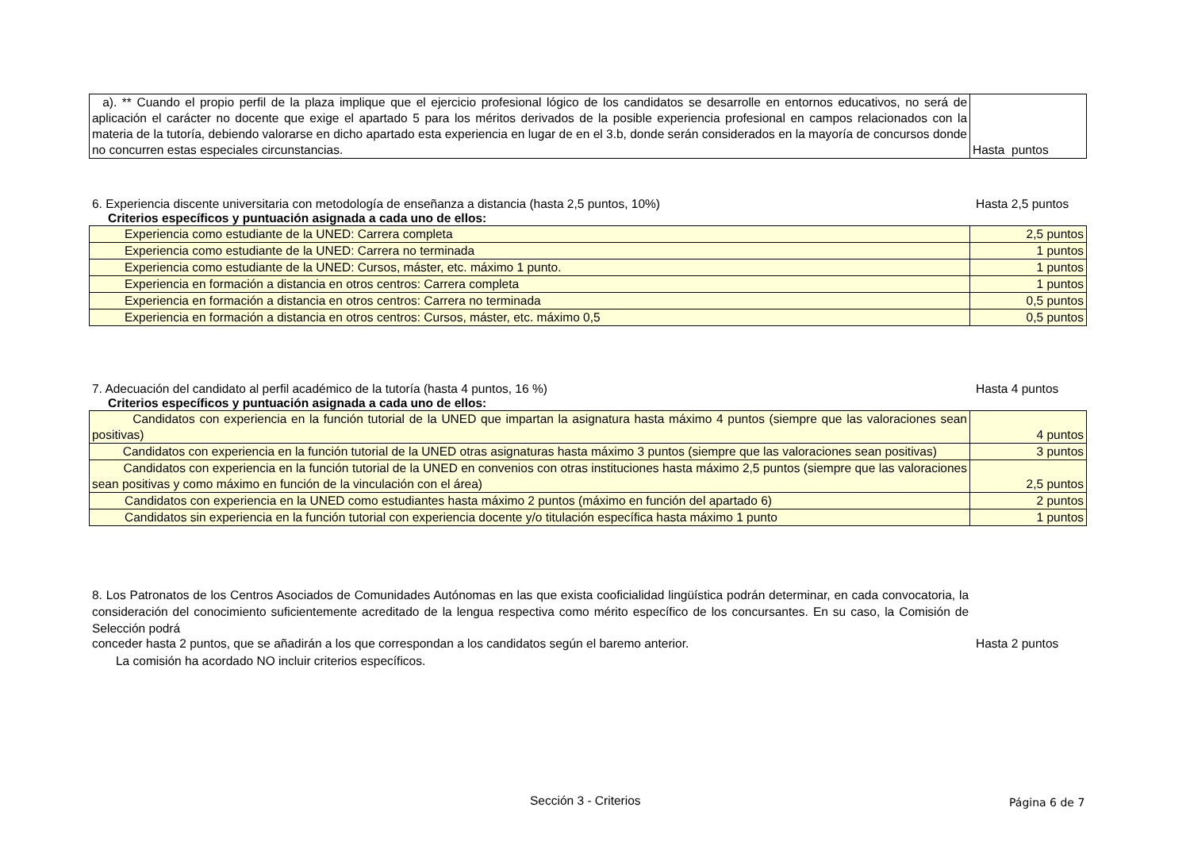| a). ** Cuando el propio perfil de la plaza implique que el ejercicio profesional lógico de los candidatos se desarrolle en entornos educativos, no será de aplicación el carácter no docente que exige el apartado 5 para los méritos derivados de la posible experiencia profesional en campos relacionados con la materia de la tutoría, debiendo valorarse en dicho apartado esta experiencia en lugar de en el 3.b, donde serán considerados en la mayoría de concursos donde no concurren estas especiales circunstancias. | Hasta puntos |
6. Experiencia discente universitaria con metodología de enseñanza a distancia (hasta 2,5 puntos, 10%) Hasta 2,5 puntos
Criterios específicos y puntuación asignada a cada uno de ellos:
| Experiencia como estudiante de la UNED: Carrera completa | 2,5 puntos |
| Experiencia como estudiante de la UNED: Carrera no terminada | 1 puntos |
| Experiencia como estudiante de la UNED: Cursos, máster, etc. máximo 1 punto. | 1 puntos |
| Experiencia en formación a distancia en otros centros: Carrera completa | 1 puntos |
| Experiencia en formación a distancia en otros centros: Carrera no terminada | 0,5 puntos |
| Experiencia en formación a distancia en otros centros: Cursos, máster, etc. máximo 0,5 | 0,5 puntos |
7. Adecuación del candidato al perfil académico de la tutoría (hasta 4 puntos, 16 %) Hasta 4 puntos
Criterios específicos y puntuación asignada a cada uno de ellos:
| Candidatos con experiencia en la función tutorial de la UNED que impartan la asignatura hasta máximo 4 puntos (siempre que las valoraciones sean positivas) | 4 puntos |
| Candidatos con experiencia en la función tutorial de la UNED otras asignaturas hasta máximo 3 puntos (siempre que las valoraciones sean positivas) | 3 puntos |
| Candidatos con experiencia en la función tutorial de la UNED en convenios con otras instituciones hasta máximo 2,5 puntos (siempre que las valoraciones sean positivas y como máximo en función de la vinculación con el área) | 2,5 puntos |
| Candidatos con experiencia en la UNED como estudiantes hasta máximo 2 puntos (máximo en función del apartado 6) | 2 puntos |
| Candidatos sin experiencia en la función tutorial con experiencia docente y/o titulación específica hasta máximo 1 punto | 1 puntos |
8. Los Patronatos de los Centros Asociados de Comunidades Autónomas en las que exista cooficialidad lingüística podrán determinar, en cada convocatoria, la consideración del conocimiento suficientemente acreditado de la lengua respectiva como mérito específico de los concursantes. En su caso, la Comisión de Selección podrá
conceder hasta 2 puntos, que se añadirán a los que correspondan a los candidatos según el baremo anterior. Hasta 2 puntos
La comisión ha acordado NO incluir criterios específicos.
Sección 3 - Criterios Página 6 de 7